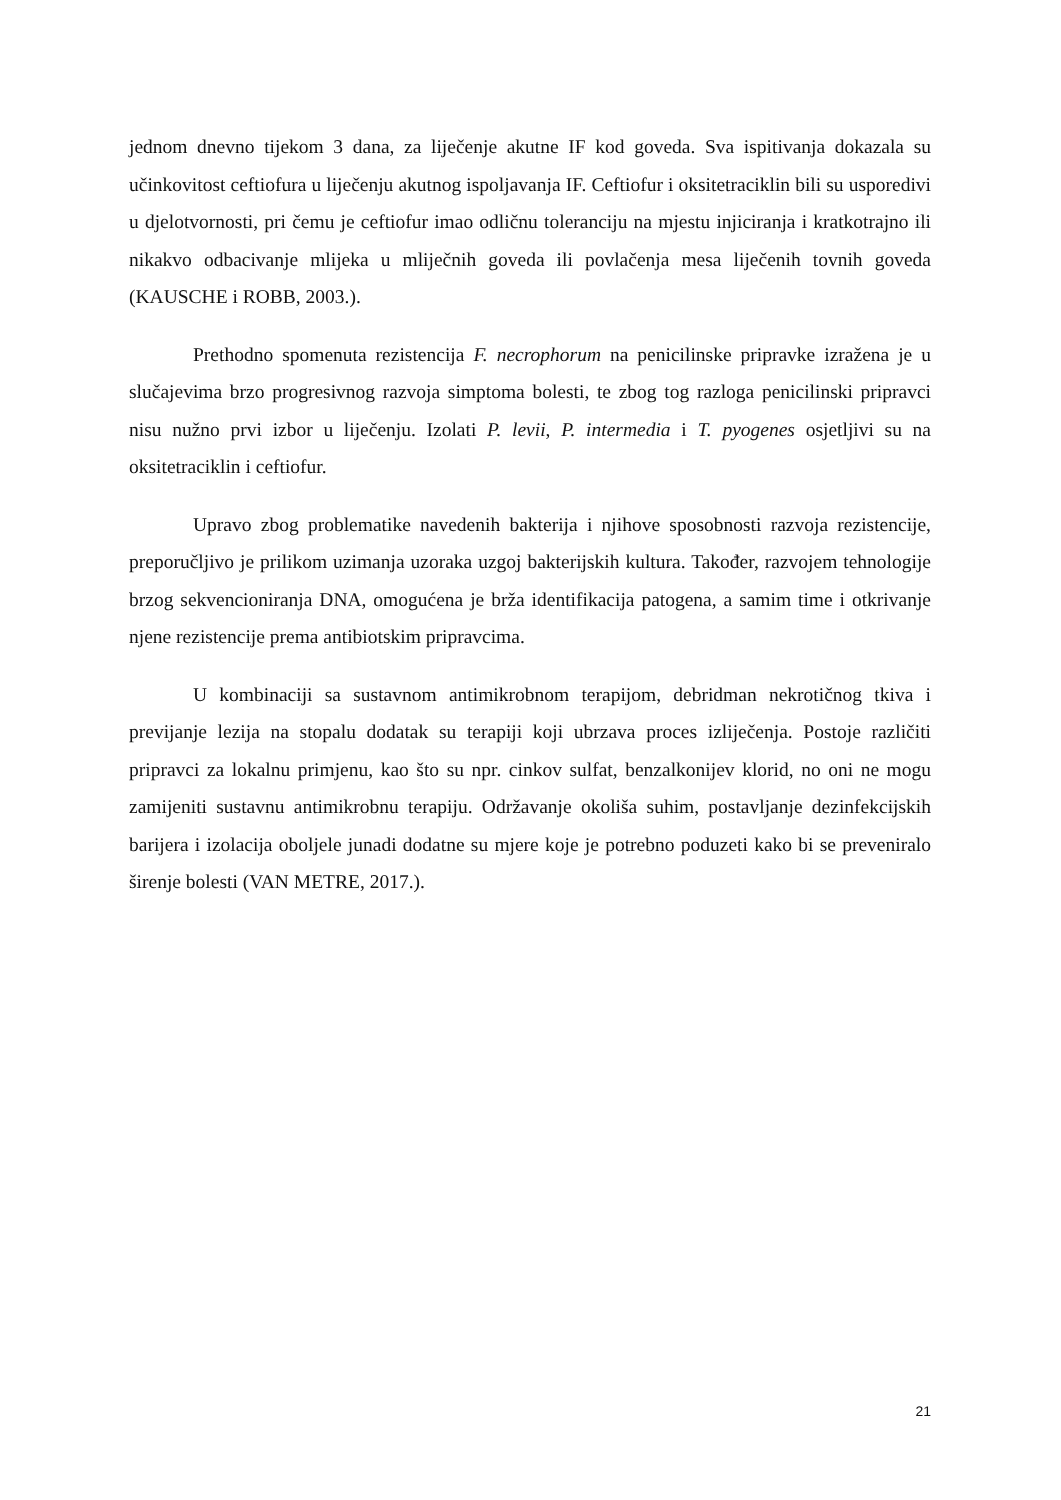jednom dnevno tijekom 3 dana, za liječenje akutne IF kod goveda. Sva ispitivanja dokazala su učinkovitost ceftiofura u liječenju akutnog ispoljavanja IF. Ceftiofur i oksitetraciklin bili su usporedivi u djelotvornosti, pri čemu je ceftiofur imao odličnu toleranciju na mjestu injiciranja i kratkotrajno ili nikakvo odbacivanje mlijeka u mliječnih goveda ili povlačenja mesa liječenih tovnih goveda (KAUSCHE i ROBB, 2003.).
Prethodno spomenuta rezistencija F. necrophorum na penicilinske pripravke izražena je u slučajevima brzo progresivnog razvoja simptoma bolesti, te zbog tog razloga penicilinski pripravci nisu nužno prvi izbor u liječenju. Izolati P. levii, P. intermedia i T. pyogenes osjetljivi su na oksitetraciklin i ceftiofur.
Upravo zbog problematike navedenih bakterija i njihove sposobnosti razvoja rezistencije, preporučljivo je prilikom uzimanja uzoraka uzgoj bakterijskih kultura. Također, razvojem tehnologije brzog sekvencioniranja DNA, omogućena je brža identifikacija patogena, a samim time i otkrivanje njene rezistencije prema antibiotskim pripravcima.
U kombinaciji sa sustavnom antimikrobnom terapijom, debridman nekrotičnog tkiva i previjanje lezija na stopalu dodatak su terapiji koji ubrzava proces izliječenja. Postoje različiti pripravci za lokalnu primjenu, kao što su npr. cinkov sulfat, benzalkonijev klorid, no oni ne mogu zamijeniti sustavnu antimikrobnu terapiju. Održavanje okoliša suhim, postavljanje dezinfekcijskih barijera i izolacija oboljele junadi dodatne su mjere koje je potrebno poduzeti kako bi se preveniralo širenje bolesti (VAN METRE, 2017.).
21